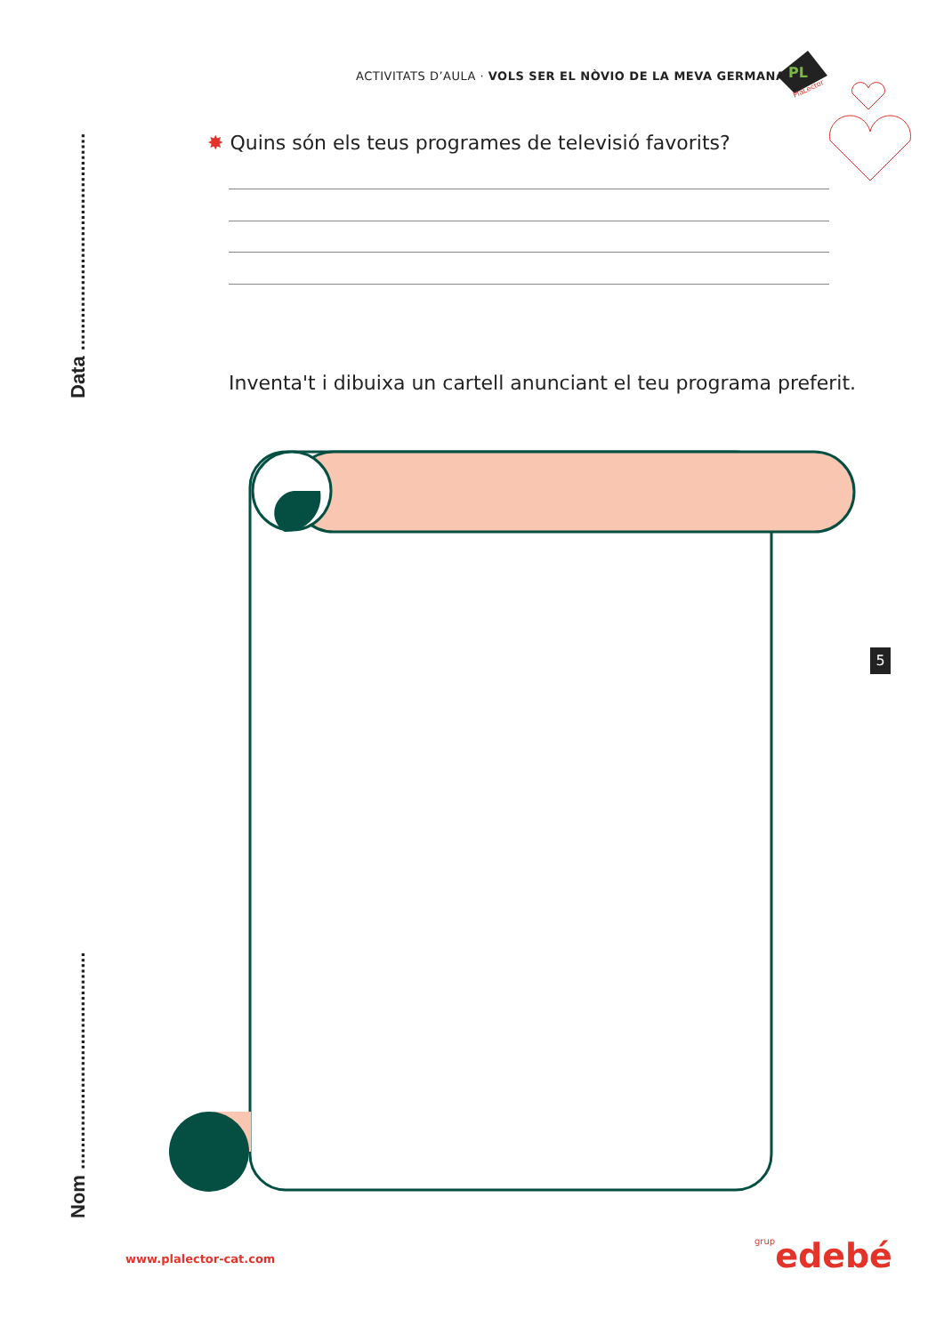ACTIVITATS D’AULA · VOLS SER EL NÒVIO DE LA MEVA GERMANA?
PL
PlaLector
Nom ........................................ Data ........................................
✸ Quins són els teus programes de televisió favorits?
Inventa't i dibuixa un cartell anunciant el teu programa preferit.
5
www.plalector-cat.com grupedebé